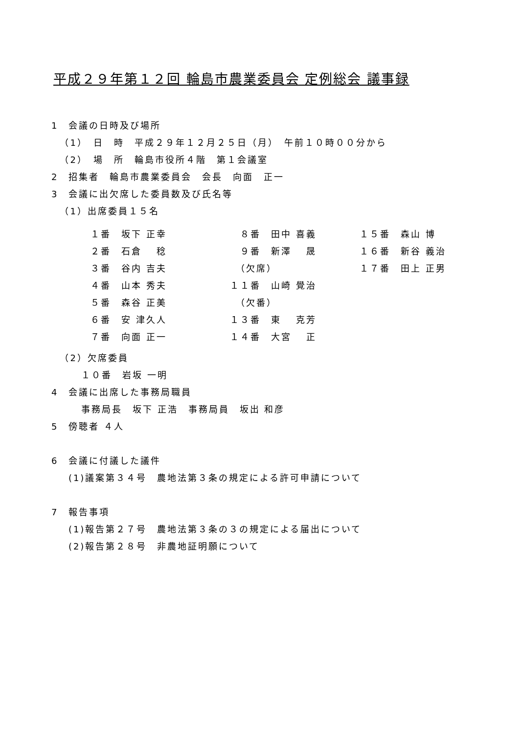平成２９年第１２回 輪島市農業委員会 定例総会 議事録
1　会議の日時及び場所
（1）　日　時　平成２９年１２月２５日（月）　午前１０時００分から
（2）　場　所　輪島市役所４階　第１会議室
2　招集者　輪島市農業委員会　会長　向面　正一
3　会議に出欠席した委員数及び氏名等
（1）出席委員１５名
| １番 坂下 正幸 | ８番 田中 喜義 | １５番 森山 博 |
| ２番 石倉 稔 | ９番 新澤 晟 | １６番 新谷 義治 |
| ３番 谷内 吉夫 | （欠席） | １７番 田上 正男 |
| ４番 山本 秀夫 | １１番 山崎 覺治 | |
| ５番 森谷 正美 | （欠番） | |
| ６番 安 津久人 | １３番 東 克芳 | |
| ７番 向面 正一 | １４番 大宮 正 | |
（2）欠席委員
１０番　岩坂 一明
4　会議に出席した事務局職員
事務局長　坂下 正浩　事務局員　坂出 和彦
5　傍聴者 ４人
6　会議に付議した議件
(1)議案第３４号　農地法第３条の規定による許可申請について
7　報告事項
(1)報告第２７号　農地法第３条の３の規定による届出について
(2)報告第２８号　非農地証明願について